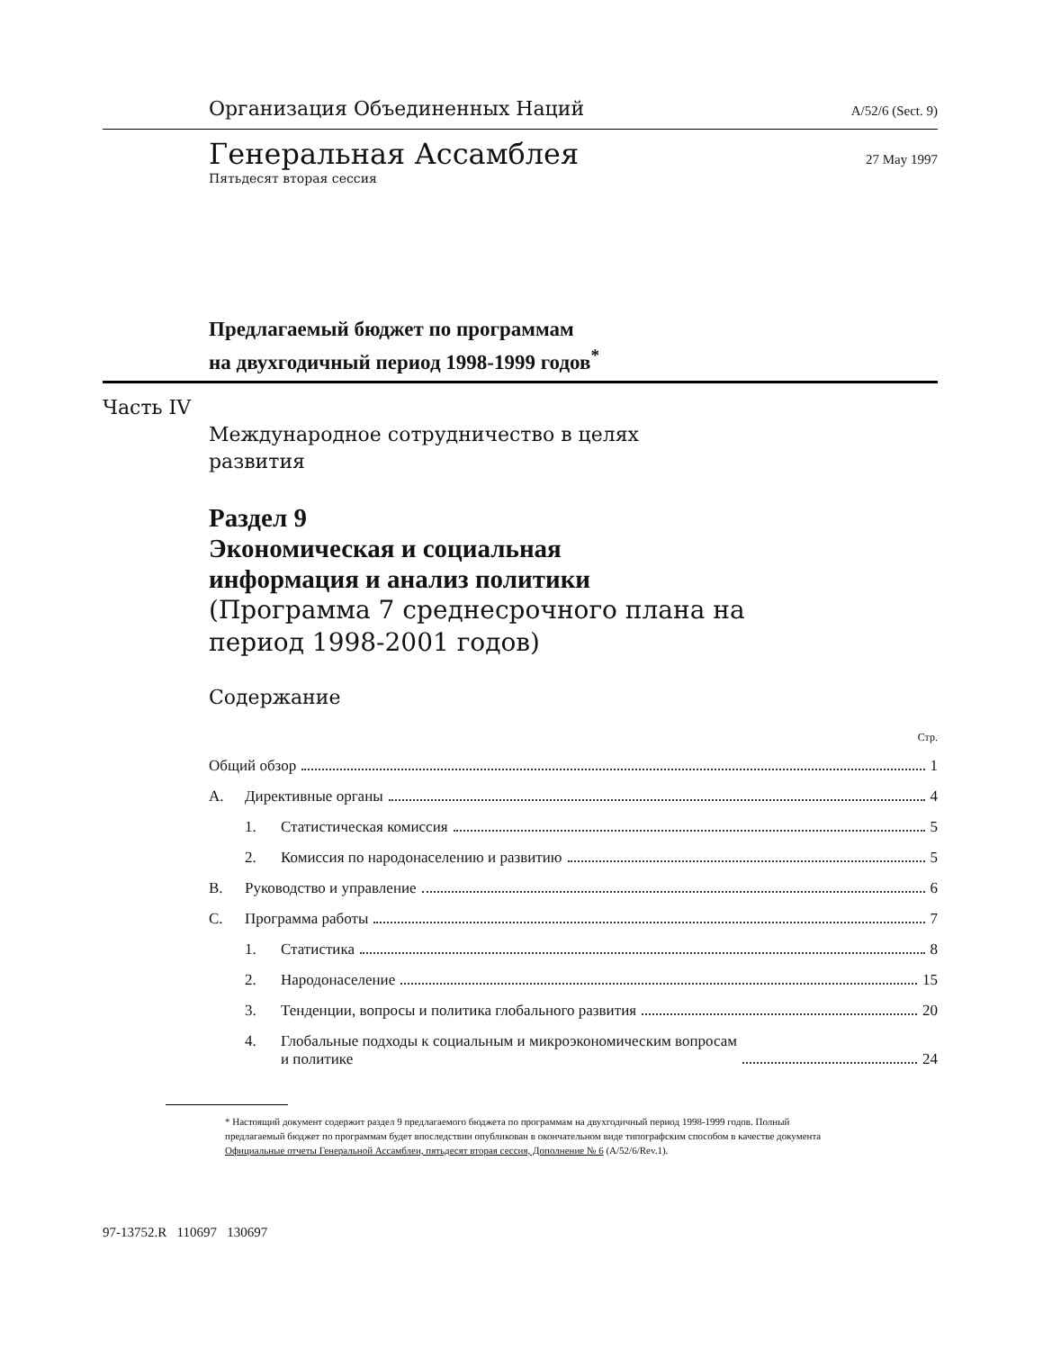Организация Объединенных Наций A/52/6 (Sect. 9)
Генеральная Ассамблея 27 May 1997
Пятьдесят вторая сессия
Предлагаемый бюджет по программам
на двухгодичный период 1998-1999 годов<sup>*</sup>
Часть IV
Международное сотрудничество в целях
развития
Раздел 9
Экономическая и социальная
информация и анализ политики
(Программа 7 среднесрочного плана на
период 1998-2001 годов)
Содержание
Стр.
Общий обзор 1
A. Директивные органы 4
1. Статистическая комиссия 5
2. Комиссия по народонаселению и развитию 5
B. Руководство и управление 6
C. Программа работы 7
1. Статистика 8
2. Народонаселение 15
3. Тенденции, вопросы и политика глобального развития 20
4. Глобальные подходы к социальным и микроэкономическим вопросам
и политике 24
* Настоящий документ содержит раздел 9 предлагаемого бюджета по программам на двухгодичный период 1998-1999 годов. Полный предлагаемый бюджет по программам будет впоследствии опубликован в окончательном виде типографским способом в качестве документа Официальные отчеты Генеральной Ассамблеи, пятьдесят вторая сессия, Дополнение № 6 (A/52/6/Rev.1).
97-13752.R 110697 130697